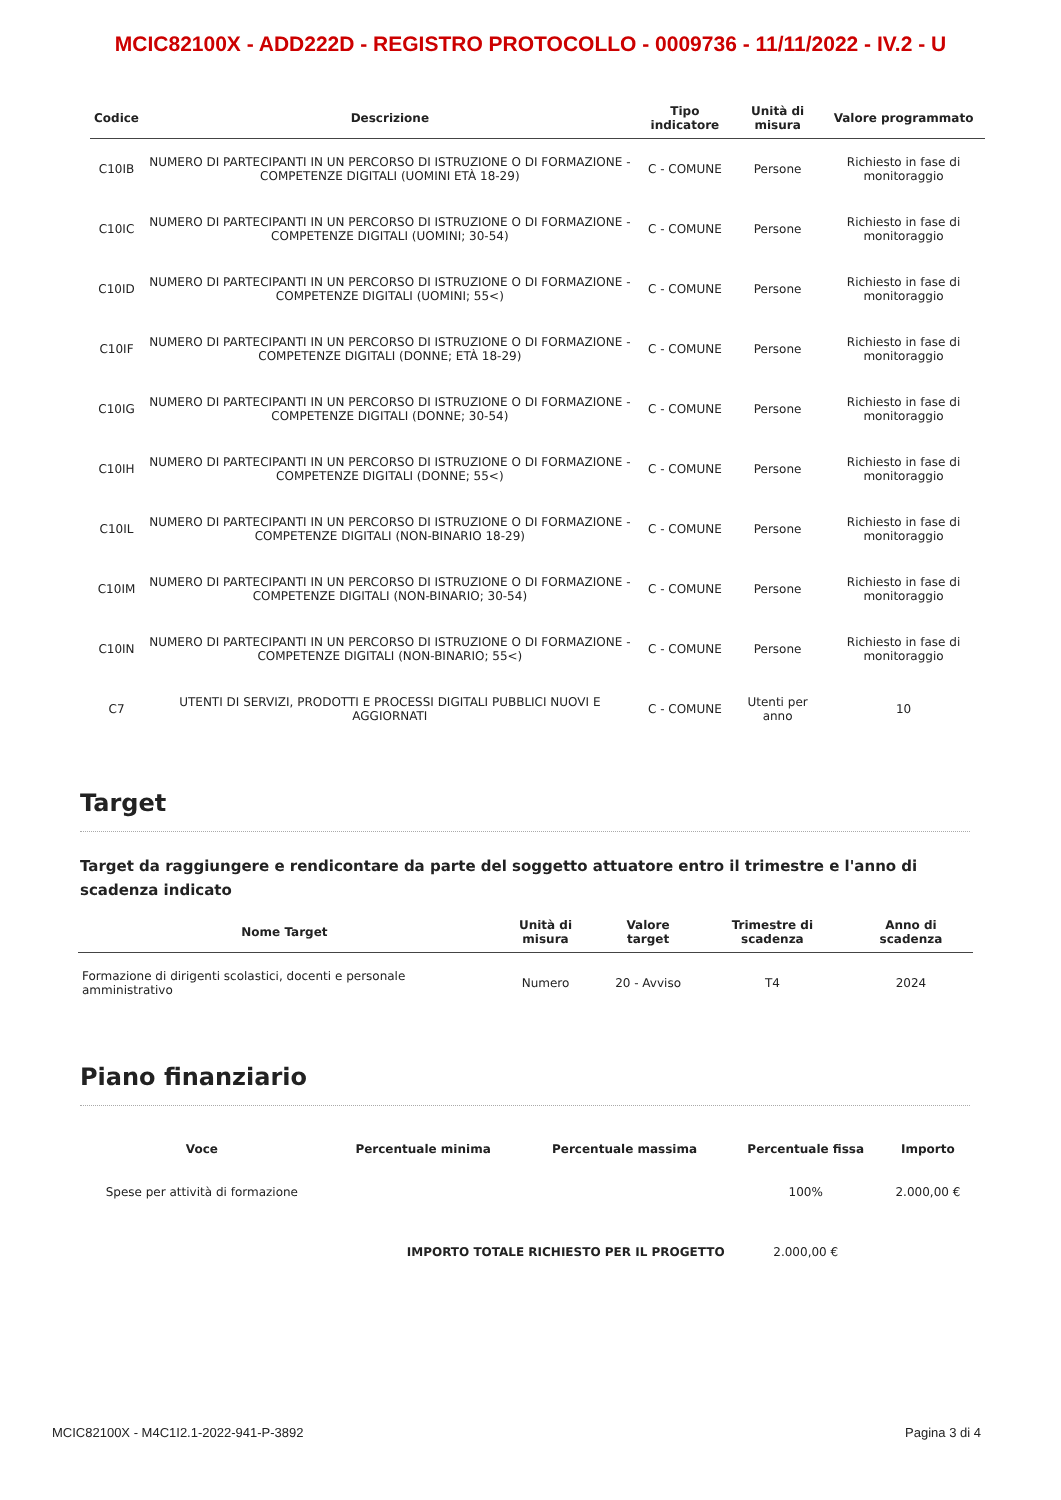MCIC82100X - ADD222D - REGISTRO PROTOCOLLO - 0009736 - 11/11/2022 - IV.2 - U
| Codice | Descrizione | Tipo indicatore | Unità di misura | Valore programmato |
| --- | --- | --- | --- | --- |
| C10IB | NUMERO DI PARTECIPANTI IN UN PERCORSO DI ISTRUZIONE O DI FORMAZIONE - COMPETENZE DIGITALI (UOMINI ETÀ 18-29) | C - COMUNE | Persone | Richiesto in fase di monitoraggio |
| C10IC | NUMERO DI PARTECIPANTI IN UN PERCORSO DI ISTRUZIONE O DI FORMAZIONE - COMPETENZE DIGITALI (UOMINI; 30-54) | C - COMUNE | Persone | Richiesto in fase di monitoraggio |
| C10ID | NUMERO DI PARTECIPANTI IN UN PERCORSO DI ISTRUZIONE O DI FORMAZIONE - COMPETENZE DIGITALI (UOMINI; 55<) | C - COMUNE | Persone | Richiesto in fase di monitoraggio |
| C10IF | NUMERO DI PARTECIPANTI IN UN PERCORSO DI ISTRUZIONE O DI FORMAZIONE - COMPETENZE DIGITALI (DONNE; ETÀ 18-29) | C - COMUNE | Persone | Richiesto in fase di monitoraggio |
| C10IG | NUMERO DI PARTECIPANTI IN UN PERCORSO DI ISTRUZIONE O DI FORMAZIONE - COMPETENZE DIGITALI (DONNE; 30-54) | C - COMUNE | Persone | Richiesto in fase di monitoraggio |
| C10IH | NUMERO DI PARTECIPANTI IN UN PERCORSO DI ISTRUZIONE O DI FORMAZIONE - COMPETENZE DIGITALI (DONNE; 55<) | C - COMUNE | Persone | Richiesto in fase di monitoraggio |
| C10IL | NUMERO DI PARTECIPANTI IN UN PERCORSO DI ISTRUZIONE O DI FORMAZIONE - COMPETENZE DIGITALI (NON-BINARIO 18-29) | C - COMUNE | Persone | Richiesto in fase di monitoraggio |
| C10IM | NUMERO DI PARTECIPANTI IN UN PERCORSO DI ISTRUZIONE O DI FORMAZIONE - COMPETENZE DIGITALI (NON-BINARIO; 30-54) | C - COMUNE | Persone | Richiesto in fase di monitoraggio |
| C10IN | NUMERO DI PARTECIPANTI IN UN PERCORSO DI ISTRUZIONE O DI FORMAZIONE - COMPETENZE DIGITALI (NON-BINARIO; 55<) | C - COMUNE | Persone | Richiesto in fase di monitoraggio |
| C7 | UTENTI DI SERVIZI, PRODOTTI E PROCESSI DIGITALI PUBBLICI NUOVI E AGGIORNATI | C - COMUNE | Utenti per anno | 10 |
Target
Target da raggiungere e rendicontare da parte del soggetto attuatore entro il trimestre e l'anno di scadenza indicato
| Nome Target | Unità di misura | Valore target | Trimestre di scadenza | Anno di scadenza |
| --- | --- | --- | --- | --- |
| Formazione di dirigenti scolastici, docenti e personale amministrativo | Numero | 20 - Avviso | T4 | 2024 |
Piano finanziario
| Voce | Percentuale minima | Percentuale massima | Percentuale fissa | Importo |
| --- | --- | --- | --- | --- |
| Spese per attività di formazione | | | 100% | 2.000,00 € |
| | IMPORTO TOTALE RICHIESTO PER IL PROGETTO | | 2.000,00 € | |
MCIC82100X - M4C1I2.1-2022-941-P-3892 Pagina 3 di 4